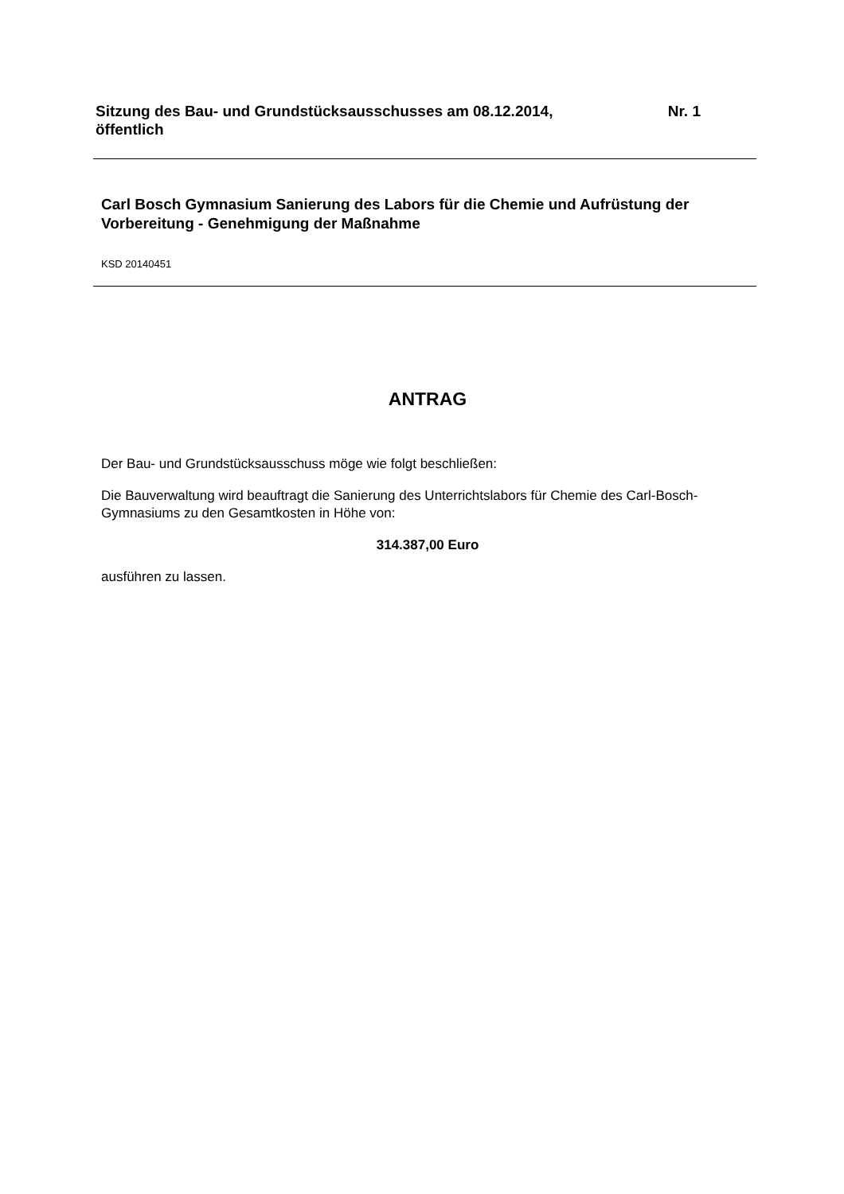Nr. 1 Sitzung des Bau- und Grundstücksausschusses am 08.12.2014,
öffentlich
Carl Bosch Gymnasium Sanierung des Labors für die Chemie und Aufrüstung der Vorbereitung - Genehmigung der Maßnahme
KSD 20140451
ANTRAG
Der Bau- und Grundstücksausschuss möge wie folgt beschließen:
Die Bauverwaltung wird beauftragt die Sanierung des Unterrichtslabors für Chemie des Carl-Bosch-Gymnasiums zu den Gesamtkosten in Höhe von:
314.387,00 Euro
ausführen zu lassen.